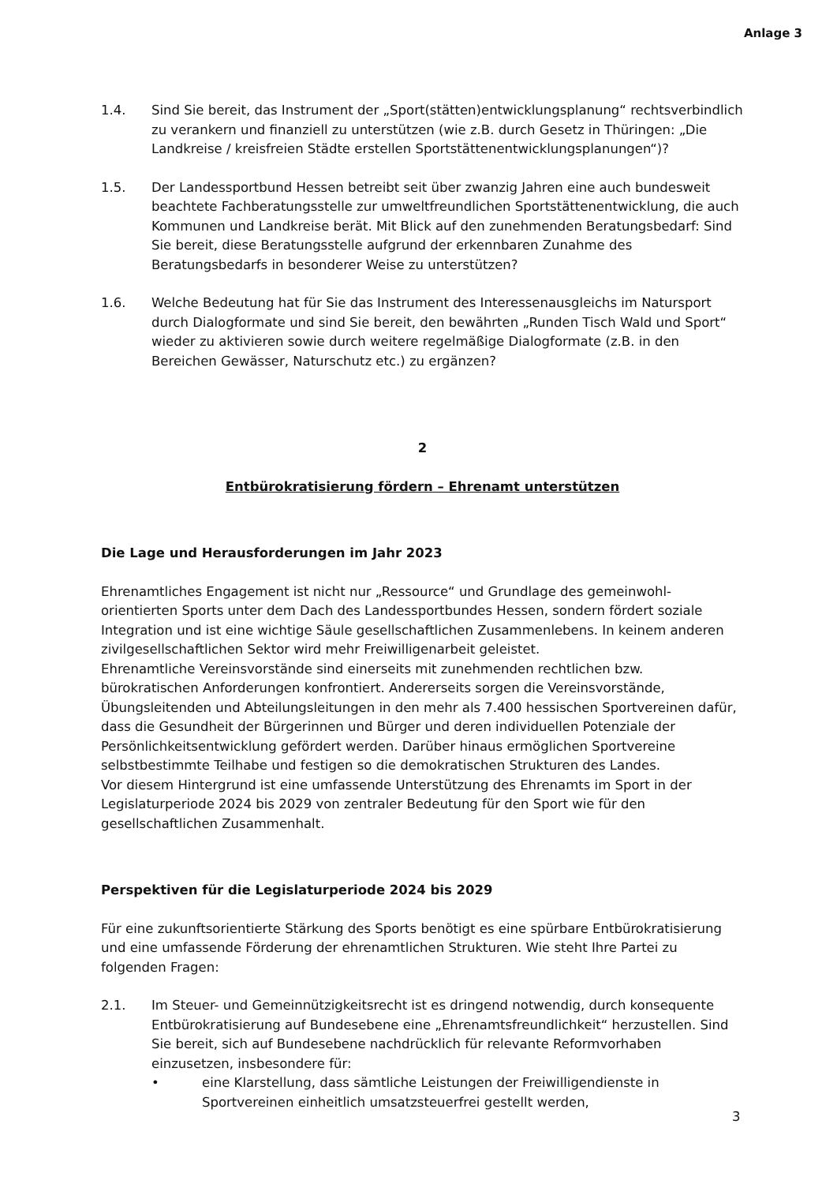Anlage 3
1.4. Sind Sie bereit, das Instrument der „Sport(stätten)entwicklungsplanung“ rechtsverbindlich zu verankern und finanziell zu unterstützen (wie z.B. durch Gesetz in Thüringen: „Die Landkreise / kreisfreien Städte erstellen Sportstättenentwicklungsplanungen“)?
1.5. Der Landessportbund Hessen betreibt seit über zwanzig Jahren eine auch bundesweit beachtete Fachberatungsstelle zur umweltfreundlichen Sportstättenentwicklung, die auch Kommunen und Landkreise berät. Mit Blick auf den zunehmenden Beratungsbedarf: Sind Sie bereit, diese Beratungsstelle aufgrund der erkennbaren Zunahme des Beratungsbedarfs in besonderer Weise zu unterstützen?
1.6. Welche Bedeutung hat für Sie das Instrument des Interessenausgleichs im Natursport durch Dialogformate und sind Sie bereit, den bewährten „Runden Tisch Wald und Sport“ wieder zu aktivieren sowie durch weitere regelmäßige Dialogformate (z.B. in den Bereichen Gewässer, Naturschutz etc.) zu ergänzen?
2
Entbürokratisierung fördern – Ehrenamt unterstützen
Die Lage und Herausforderungen im Jahr 2023
Ehrenamtliches Engagement ist nicht nur „Ressource“ und Grundlage des gemeinwohl-orientierten Sports unter dem Dach des Landessportbundes Hessen, sondern fördert soziale Integration und ist eine wichtige Säule gesellschaftlichen Zusammenlebens. In keinem anderen zivilgesellschaftlichen Sektor wird mehr Freiwilligenarbeit geleistet.
Ehrenamtliche Vereinsvorstände sind einerseits mit zunehmenden rechtlichen bzw. bürokratischen Anforderungen konfrontiert. Andererseits sorgen die Vereinsvorstände, Übungsleitenden und Abteilungsleitungen in den mehr als 7.400 hessischen Sportvereinen dafür, dass die Gesundheit der Bürgerinnen und Bürger und deren individuellen Potenziale der Persönlichkeitsentwicklung gefördert werden. Darüber hinaus ermöglichen Sportvereine selbstbestimmte Teilhabe und festigen so die demokratischen Strukturen des Landes.
Vor diesem Hintergrund ist eine umfassende Unterstützung des Ehrenamts im Sport in der Legislaturperiode 2024 bis 2029 von zentraler Bedeutung für den Sport wie für den gesellschaftlichen Zusammenhalt.
Perspektiven für die Legislaturperiode 2024 bis 2029
Für eine zukunftsorientierte Stärkung des Sports benötigt es eine spürbare Entbürokratisierung und eine umfassende Förderung der ehrenamtlichen Strukturen. Wie steht Ihre Partei zu folgenden Fragen:
2.1. Im Steuer- und Gemeinnützigkeitsrecht ist es dringend notwendig, durch konsequente Entbürokratisierung auf Bundesebene eine „Ehrenamtsfreundlichkeit“ herzustellen. Sind Sie bereit, sich auf Bundesebene nachdrücklich für relevante Reformvorhaben einzusetzen, insbesondere für:
• eine Klarstellung, dass sämtliche Leistungen der Freiwilligendienste in Sportvereinen einheitlich umsatzsteuerfrei gestellt werden,
3